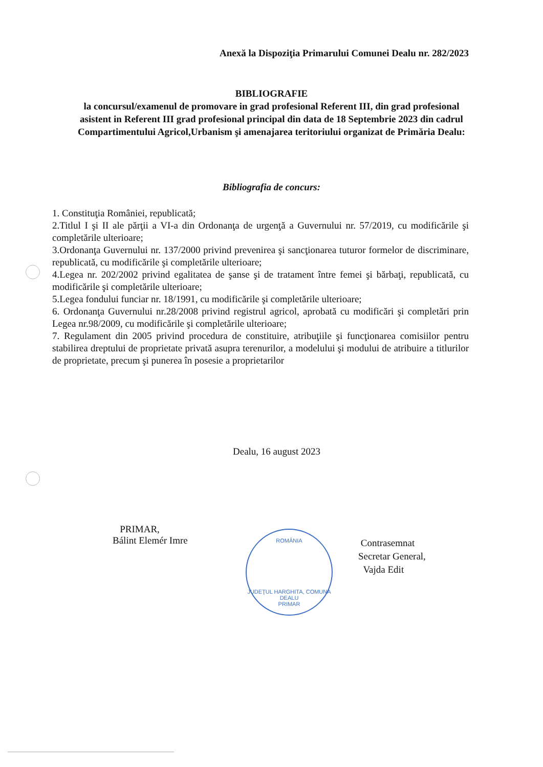Anexă la Dispoziţia Primarului Comunei Dealu nr. 282/2023
BIBLIOGRAFIE
la concursul/examenul de promovare in grad profesional Referent III, din grad profesional asistent in Referent III grad profesional principal din data de 18 Septembrie 2023 din cadrul Compartimentului Agricol,Urbanism şi amenajarea teritoriului organizat de Primăria Dealu:
Bibliografia de concurs:
1. Constituţia României, republicată;
2.Titlul I şi II ale părţii a VI-a din Ordonanţa de urgenţă a Guvernului nr. 57/2019, cu modificările şi completările ulterioare;
3.Ordonanţa Guvernului nr. 137/2000 privind prevenirea şi sancţionarea tuturor formelor de discriminare, republicată, cu modificările şi completările ulterioare;
4.Legea nr. 202/2002 privind egalitatea de şanse şi de tratament între femei şi bărbaţi, republicată, cu modificările şi completările ulterioare;
5.Legea fondului funciar nr. 18/1991, cu modificările şi completările ulterioare;
6. Ordonanţa Guvernului nr.28/2008 privind registrul agricol, aprobată cu modificări şi completări prin Legea nr.98/2009, cu modificările şi completările ulterioare;
7. Regulament din 2005 privind procedura de constituire, atribuţiile şi funcţionarea comisiilor pentru stabilirea dreptului de proprietate privată asupra terenurilor, a modelului şi modului de atribuire a titlurilor de proprietate, precum şi punerea în posesie a proprietarilor
Dealu, 16 august 2023
PRIMAR,
Bálint Elemér Imre
ROMÂNIA
JUDEŢUL HARGHITA, COMUNA DEALU
PRIMAR
Contrasemnat
Secretar General,
Vajda Edit